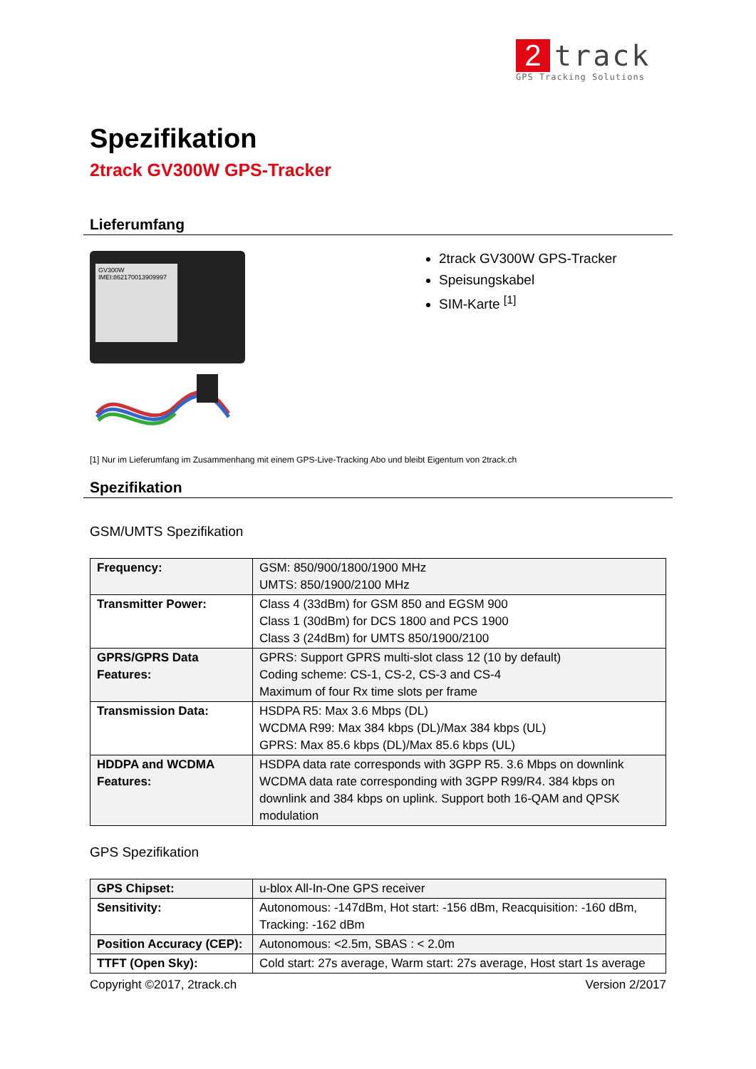2
track
GPS Tracking Solutions
Spezifikation
2track GV300W GPS-Tracker
Lieferumfang
GV300W
IMEI:862170013909997
2track GV300W GPS-Tracker
Speisungskabel
SIM-Karte <sup>[1]</sup>
[1] Nur im Lieferumfang im Zusammenhang mit einem GPS-Live-Tracking Abo und bleibt Eigentum von 2track.ch
Spezifikation
GSM/UMTS Spezifikation
| Frequency: | GSM: 850/900/1800/1900 MHz UMTS: 850/1900/2100 MHz |
| Transmitter Power: | Class 4 (33dBm) for GSM 850 and EGSM 900 Class 1 (30dBm) for DCS 1800 and PCS 1900 Class 3 (24dBm) for UMTS 850/1900/2100 |
| GPRS/GPRS Data Features: | GPRS: Support GPRS multi-slot class 12 (10 by default) Coding scheme: CS-1, CS-2, CS-3 and CS-4 Maximum of four Rx time slots per frame |
| Transmission Data: | HSDPA R5: Max 3.6 Mbps (DL) WCDMA R99: Max 384 kbps (DL)/Max 384 kbps (UL) GPRS: Max 85.6 kbps (DL)/Max 85.6 kbps (UL) |
| HDDPA and WCDMA Features: | HSDPA data rate corresponds with 3GPP R5. 3.6 Mbps on downlink WCDMA data rate corresponding with 3GPP R99/R4. 384 kbps on downlink and 384 kbps on uplink. Support both 16-QAM and QPSK modulation |
GPS Spezifikation
| GPS Chipset: | u-blox All-In-One GPS receiver |
| Sensitivity: | Autonomous: -147dBm, Hot start: -156 dBm, Reacquisition: -160 dBm, Tracking: -162 dBm |
| Position Accuracy (CEP): | Autonomous: <2.5m, SBAS : < 2.0m |
| TTFT (Open Sky): | Cold start: 27s average, Warm start: 27s average, Host start 1s average |
Copyright ©2017, 2track.ch Version 2/2017